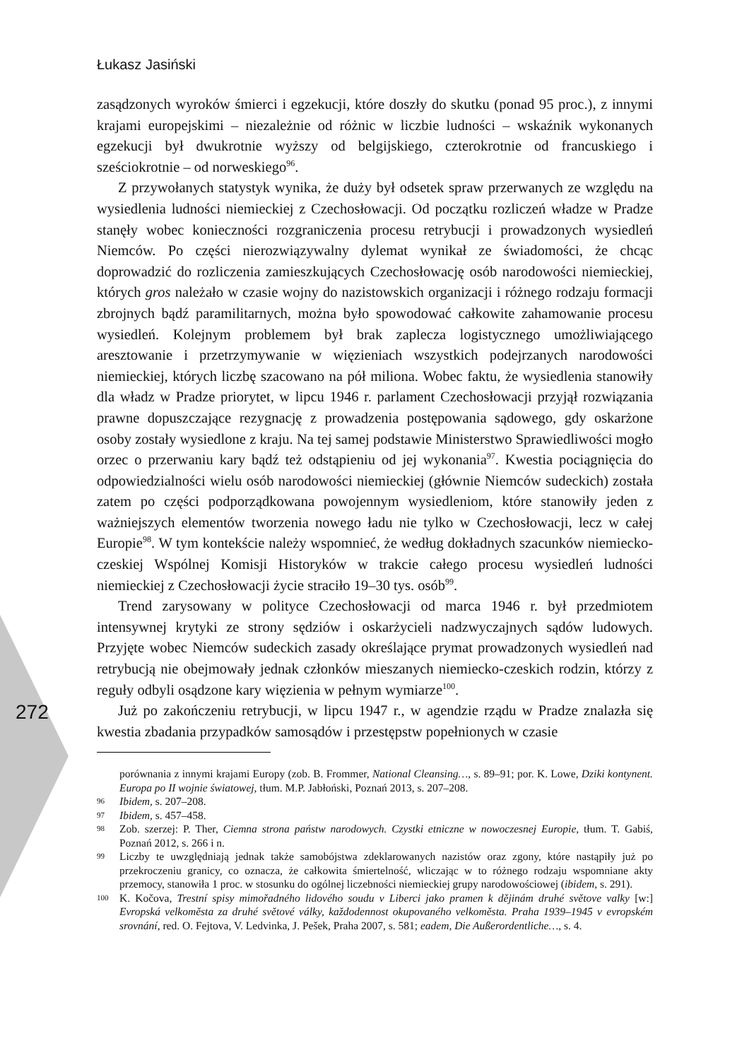Łukasz Jasiński
272
zasądzonych wyroków śmierci i egzekucji, które doszły do skutku (ponad 95 proc.), z innymi krajami europejskimi – niezależnie od różnic w liczbie ludności – wskaźnik wykonanych egzekucji był dwukrotnie wyższy od belgijskiego, czterokrotnie od francuskiego i sześciokrotnie – od norweskiego<sup>96</sup>.
Z przywołanych statystyk wynika, że duży był odsetek spraw przerwanych ze względu na wysiedlenia ludności niemieckiej z Czechosłowacji. Od początku rozliczeń władze w Pradze stanęły wobec konieczności rozgraniczenia procesu retrybucji i prowadzonych wysiedleń Niemców. Po części nierozwiązywalny dylemat wynikał ze świadomości, że chcąc doprowadzić do rozliczenia zamieszkujących Czechosłowację osób narodowości niemieckiej, których gros należało w czasie wojny do nazistowskich organizacji i różnego rodzaju formacji zbrojnych bądź paramilitarnych, można było spowodować całkowite zahamowanie procesu wysiedleń. Kolejnym problemem był brak zaplecza logistycznego umożliwiającego aresztowanie i przetrzymywanie w więzieniach wszystkich podejrzanych narodowości niemieckiej, których liczbę szacowano na pół miliona. Wobec faktu, że wysiedlenia stanowiły dla władz w Pradze priorytet, w lipcu 1946 r. parlament Czechosłowacji przyjął rozwiązania prawne dopuszczające rezygnację z prowadzenia postępowania sądowego, gdy oskarżone osoby zostały wysiedlone z kraju. Na tej samej podstawie Ministerstwo Sprawiedliwości mogło orzec o przerwaniu kary bądź też odstąpieniu od jej wykonania<sup>97</sup>. Kwestia pociągnięcia do odpowiedzialności wielu osób narodowości niemieckiej (głównie Niemców sudeckich) została zatem po części podporządkowana powojennym wysiedleniom, które stanowiły jeden z ważniejszych elementów tworzenia nowego ładu nie tylko w Czechosłowacji, lecz w całej Europie<sup>98</sup>. W tym kontekście należy wspomnieć, że według dokładnych szacunków niemiecko-czeskiej Wspólnej Komisji Historyków w trakcie całego procesu wysiedleń ludności niemieckiej z Czechosłowacji życie straciło 19–30 tys. osób<sup>99</sup>.
Trend zarysowany w polityce Czechosłowacji od marca 1946 r. był przedmiotem intensywnej krytyki ze strony sędziów i oskarżycieli nadzwyczajnych sądów ludowych. Przyjęte wobec Niemców sudeckich zasady określające prymat prowadzonych wysiedleń nad retrybucją nie obejmowały jednak członków mieszanych niemiecko-czeskich rodzin, którzy z reguły odbyli osądzone kary więzienia w pełnym wymiarze<sup>100</sup>.
Już po zakończeniu retrybucji, w lipcu 1947 r., w agendzie rządu w Pradze znalazła się kwestia zbadania przypadków samosądów i przestępstw popełnionych w czasie
porównania z innymi krajami Europy (zob. B. Frommer, National Cleansing…, s. 89–91; por. K. Lowe, Dziki kontynent. Europa po II wojnie światowej, tłum. M.P. Jabłoński, Poznań 2013, s. 207–208.
96 Ibidem, s. 207–208.
97 Ibidem, s. 457–458.
98 Zob. szerzej: P. Ther, Ciemna strona państw narodowych. Czystki etniczne w nowoczesnej Europie, tłum. T. Gabiś, Poznań 2012, s. 266 i n.
99 Liczby te uwzględniają jednak także samobójstwa zdeklarowanych nazistów oraz zgony, które nastąpiły już po przekroczeniu granicy, co oznacza, że całkowita śmiertelność, wliczając w to różnego rodzaju wspomniane akty przemocy, stanowiła 1 proc. w stosunku do ogólnej liczebności niemieckiej grupy narodowościowej (ibidem, s. 291).
100 K. Kočova, Trestní spisy mimořadného lidového soudu v Liberci jako pramen k dějinám druhé světove valky [w:] Evropská velkoměsta za druhé světové války, každodennost okupovaného velkoměsta. Praha 1939–1945 v evropském srovnání, red. O. Fejtova, V. Ledvinka, J. Pešek, Praha 2007, s. 581; eadem, Die Außerordentliche…, s. 4.